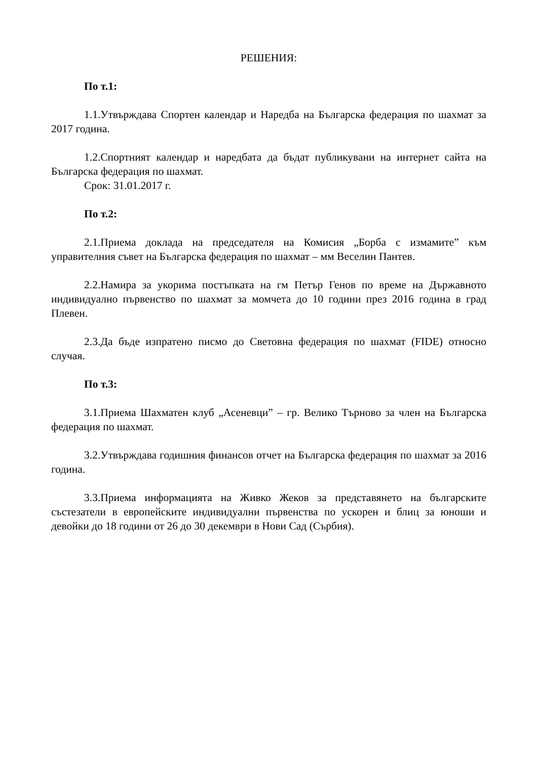РЕШЕНИЯ:
По т.1:
1.1.Утвърждава Спортен календар и Наредба на Българска федерация по шахмат за 2017 година.
1.2.Спортният календар и наредбата да бъдат публикувани на интернет сайта на Българска федерация по шахмат.
Срок: 31.01.2017 г.
По т.2:
2.1.Приема доклада на председателя на Комисия „Борба с измамите” към управителния съвет на Българска федерация по шахмат – мм Веселин Пантев.
2.2.Намира за укорима постъпката на гм Петър Генов по време на Държавното индивидуално първенство по шахмат за момчета до 10 години през 2016 година в град Плевен.
2.3.Да бъде изпратено писмо до Световна федерация по шахмат (FIDE) относно случая.
По т.3:
3.1.Приема Шахматен клуб „Асеневци” – гр. Велико Търново за член на Българска федерация по шахмат.
3.2.Утвърждава годишния финансов отчет на Българска федерация по шахмат за 2016 година.
3.3.Приема информацията на Живко Жеков за представянето на българските състезатели в европейските индивидуални първенства по ускорен и блиц за юноши и девойки до 18 години от 26 до 30 декември в Нови Сад (Сърбия).